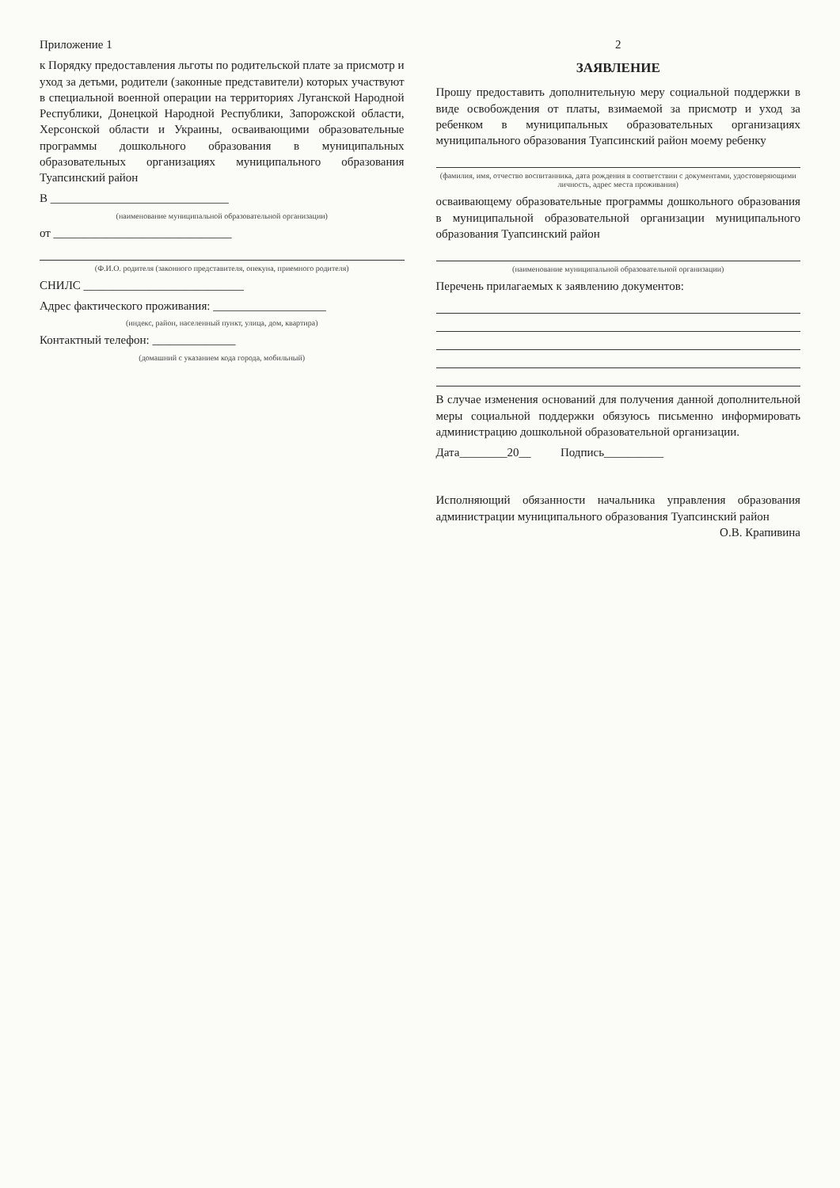Приложение 1
к Порядку предоставления льготы по родительской плате за присмотр и уход за детьми, родители (законные представители) которых участвуют в специальной военной операции на территориях Луганской Народной Республики, Донецкой Народной Республики, Запорожской области, Херсонской области и Украины, осваивающими образовательные программы дошкольного образования в муниципальных образовательных организациях муниципального образования Туапсинский район
В ______________________________
(наименование муниципальной образовательной организации)
от ______________________________
(Ф.И.О. родителя (законного представителя, опекуна, приемного родителя)
СНИЛС ___________________________
Адрес фактического проживания: ___________________
(индекс, район, населенный пункт, улица, дом, квартира)
Контактный телефон: ______________
(домашний с указанием кода города, мобильный)
2
ЗАЯВЛЕНИЕ
Прошу предоставить дополнительную меру социальной поддержки в виде освобождения от платы, взимаемой за присмотр и уход за ребенком в муниципальных образовательных организациях муниципального образования Туапсинский район моему ребенку
(фамилия, имя, отчество воспитанника, дата рождения в соответствии с документами, удостоверяющими личность, адрес места проживания)
осваивающему образовательные программы дошкольного образования в муниципальной образовательной организации муниципального образования Туапсинский район
(наименование муниципальной образовательной организации)
Перечень прилагаемых к заявлению документов:
В случае изменения оснований для получения данной дополнительной меры социальной поддержки обязуюсь письменно информировать администрацию дошкольной образовательной организации.
Дата________20__ Подпись__________
Исполняющий обязанности начальника управления образования администрации муниципального образования Туапсинский район О.В. Крапивина